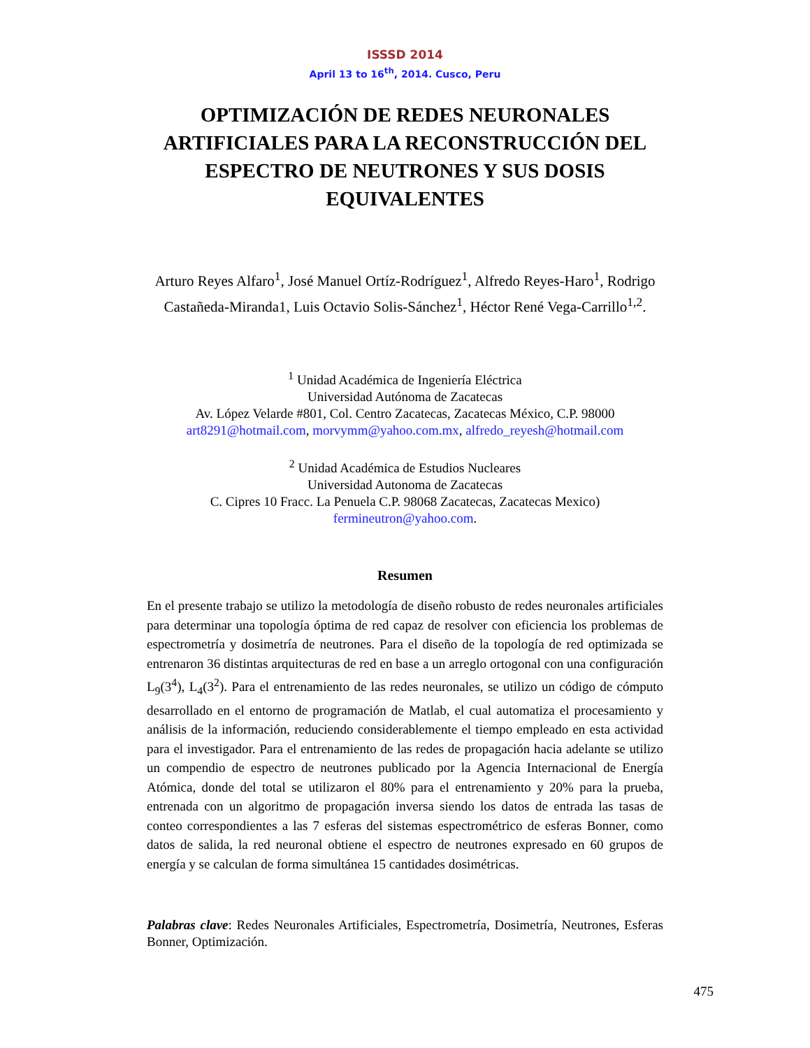ISSSD 2014
April 13 to 16<sup>th</sup>, 2014. Cusco, Peru
OPTIMIZACIÓN DE REDES NEURONALES ARTIFICIALES PARA LA RECONSTRUCCIÓN DEL ESPECTRO DE NEUTRONES Y SUS DOSIS EQUIVALENTES
Arturo Reyes Alfaro<sup>1</sup>, José Manuel Ortíz-Rodríguez<sup>1</sup>, Alfredo Reyes-Haro<sup>1</sup>, Rodrigo Castañeda-Miranda1, Luis Octavio Solis-Sánchez<sup>1</sup>, Héctor René Vega-Carrillo<sup>1,2</sup>.
<sup>1</sup> Unidad Académica de Ingeniería Eléctrica
Universidad Autónoma de Zacatecas
Av. López Velarde #801, Col. Centro Zacatecas, Zacatecas México, C.P. 98000
art8291@hotmail.com, morvymm@yahoo.com.mx, alfredo_reyesh@hotmail.com
<sup>2</sup> Unidad Académica de Estudios Nucleares
Universidad Autonoma de Zacatecas
C. Cipres 10 Fracc. La Penuela C.P. 98068 Zacatecas, Zacatecas Mexico)
fermineutron@yahoo.com.
Resumen
En el presente trabajo se utilizo la metodología de diseño robusto de redes neuronales artificiales para determinar una topología óptima de red capaz de resolver con eficiencia los problemas de espectrometría y dosimetría de neutrones. Para el diseño de la topología de red optimizada se entrenaron 36 distintas arquitecturas de red en base a un arreglo ortogonal con una configuración L<sub>9</sub>(3<sup>4</sup>), L<sub>4</sub>(3<sup>2</sup>). Para el entrenamiento de las redes neuronales, se utilizo un código de cómputo desarrollado en el entorno de programación de Matlab, el cual automatiza el procesamiento y análisis de la información, reduciendo considerablemente el tiempo empleado en esta actividad para el investigador. Para el entrenamiento de las redes de propagación hacia adelante se utilizo un compendio de espectro de neutrones publicado por la Agencia Internacional de Energía Atómica, donde del total se utilizaron el 80% para el entrenamiento y 20% para la prueba, entrenada con un algoritmo de propagación inversa siendo los datos de entrada las tasas de conteo correspondientes a las 7 esferas del sistemas espectrométrico de esferas Bonner, como datos de salida, la red neuronal obtiene el espectro de neutrones expresado en 60 grupos de energía y se calculan de forma simultánea 15 cantidades dosimétricas.
Palabras clave: Redes Neuronales Artificiales, Espectrometría, Dosimetría, Neutrones, Esferas Bonner, Optimización.
475